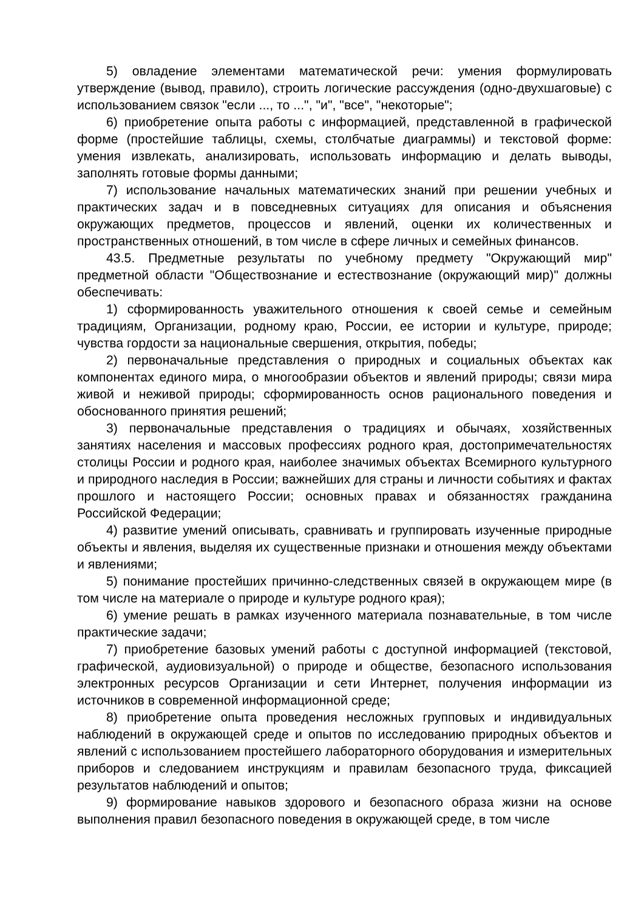5) овладение элементами математической речи: умения формулировать утверждение (вывод, правило), строить логические рассуждения (одно-двухшаговые) с использованием связок "если ..., то ...", "и", "все", "некоторые";
6) приобретение опыта работы с информацией, представленной в графической форме (простейшие таблицы, схемы, столбчатые диаграммы) и текстовой форме: умения извлекать, анализировать, использовать информацию и делать выводы, заполнять готовые формы данными;
7) использование начальных математических знаний при решении учебных и практических задач и в повседневных ситуациях для описания и объяснения окружающих предметов, процессов и явлений, оценки их количественных и пространственных отношений, в том числе в сфере личных и семейных финансов.
43.5. Предметные результаты по учебному предмету "Окружающий мир" предметной области "Обществознание и естествознание (окружающий мир)" должны обеспечивать:
1) сформированность уважительного отношения к своей семье и семейным традициям, Организации, родному краю, России, ее истории и культуре, природе; чувства гордости за национальные свершения, открытия, победы;
2) первоначальные представления о природных и социальных объектах как компонентах единого мира, о многообразии объектов и явлений природы; связи мира живой и неживой природы; сформированность основ рационального поведения и обоснованного принятия решений;
3) первоначальные представления о традициях и обычаях, хозяйственных занятиях населения и массовых профессиях родного края, достопримечательностях столицы России и родного края, наиболее значимых объектах Всемирного культурного и природного наследия в России; важнейших для страны и личности событиях и фактах прошлого и настоящего России; основных правах и обязанностях гражданина Российской Федерации;
4) развитие умений описывать, сравнивать и группировать изученные природные объекты и явления, выделяя их существенные признаки и отношения между объектами и явлениями;
5) понимание простейших причинно-следственных связей в окружающем мире (в том числе на материале о природе и культуре родного края);
6) умение решать в рамках изученного материала познавательные, в том числе практические задачи;
7) приобретение базовых умений работы с доступной информацией (текстовой, графической, аудиовизуальной) о природе и обществе, безопасного использования электронных ресурсов Организации и сети Интернет, получения информации из источников в современной информационной среде;
8) приобретение опыта проведения несложных групповых и индивидуальных наблюдений в окружающей среде и опытов по исследованию природных объектов и явлений с использованием простейшего лабораторного оборудования и измерительных приборов и следованием инструкциям и правилам безопасного труда, фиксацией результатов наблюдений и опытов;
9) формирование навыков здорового и безопасного образа жизни на основе выполнения правил безопасного поведения в окружающей среде, в том числе